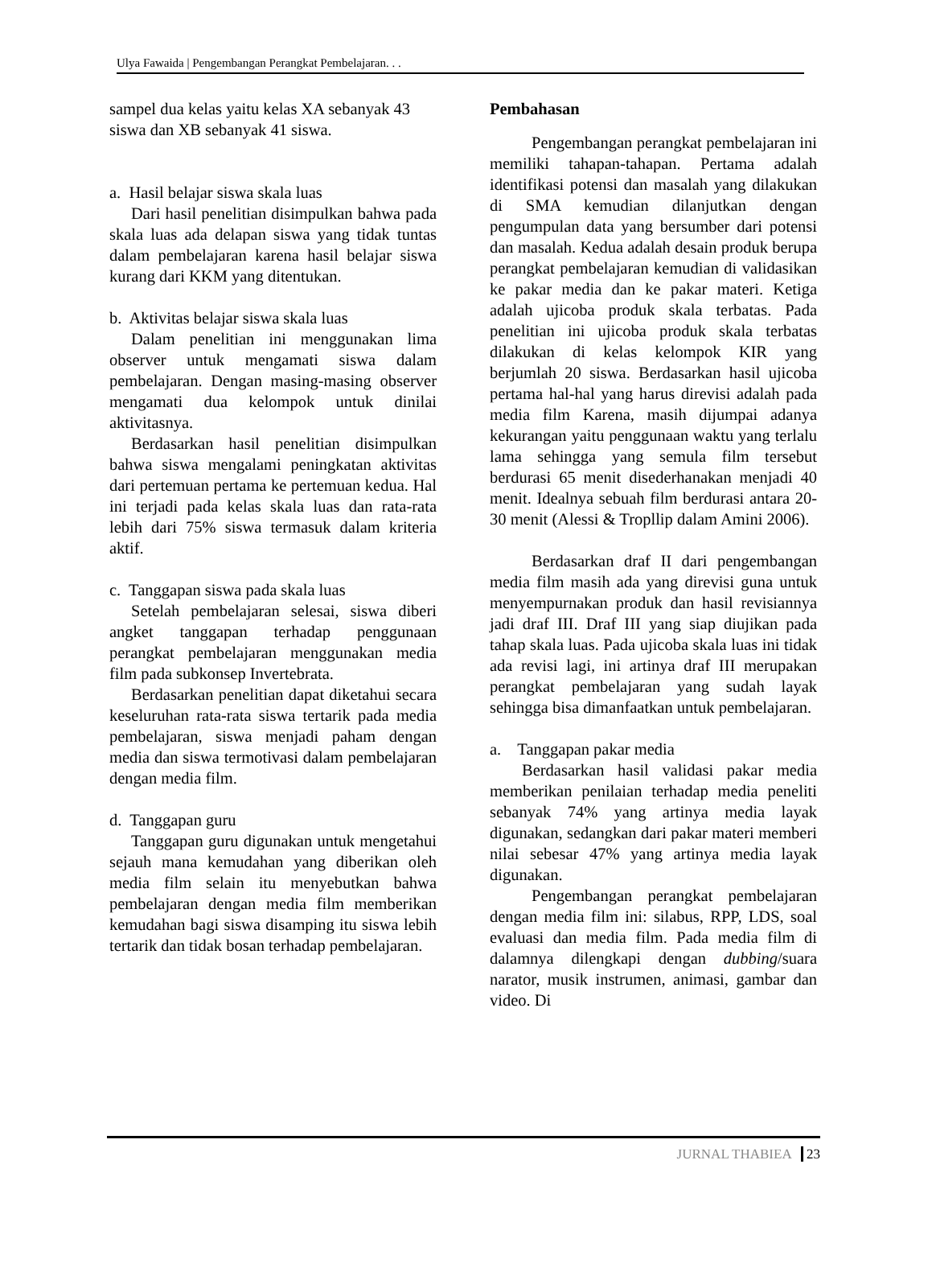Ulya Fawaida | Pengembangan Perangkat Pembelajaran. . .
sampel dua kelas yaitu kelas XA sebanyak 43 siswa dan XB sebanyak 41 siswa.
a. Hasil belajar siswa skala luas
Dari hasil penelitian disimpulkan bahwa pada skala luas ada delapan siswa yang tidak tuntas dalam pembelajaran karena hasil belajar siswa kurang dari KKM yang ditentukan.
b. Aktivitas belajar siswa skala luas
Dalam penelitian ini menggunakan lima observer untuk mengamati siswa dalam pembelajaran. Dengan masing-masing observer mengamati dua kelompok untuk dinilai aktivitasnya.
Berdasarkan hasil penelitian disimpulkan bahwa siswa mengalami peningkatan aktivitas dari pertemuan pertama ke pertemuan kedua. Hal ini terjadi pada kelas skala luas dan rata-rata lebih dari 75% siswa termasuk dalam kriteria aktif.
c. Tanggapan siswa pada skala luas
Setelah pembelajaran selesai, siswa diberi angket tanggapan terhadap penggunaan perangkat pembelajaran menggunakan media film pada subkonsep Invertebrata.
Berdasarkan penelitian dapat diketahui secara keseluruhan rata-rata siswa tertarik pada media pembelajaran, siswa menjadi paham dengan media dan siswa termotivasi dalam pembelajaran dengan media film.
d. Tanggapan guru
Tanggapan guru digunakan untuk mengetahui sejauh mana kemudahan yang diberikan oleh media film selain itu menyebutkan bahwa pembelajaran dengan media film memberikan kemudahan bagi siswa disamping itu siswa lebih tertarik dan tidak bosan terhadap pembelajaran.
Pembahasan
Pengembangan perangkat pembelajaran ini memiliki tahapan-tahapan. Pertama adalah identifikasi potensi dan masalah yang dilakukan di SMA kemudian dilanjutkan dengan pengumpulan data yang bersumber dari potensi dan masalah. Kedua adalah desain produk berupa perangkat pembelajaran kemudian di validasikan ke pakar media dan ke pakar materi. Ketiga adalah ujicoba produk skala terbatas. Pada penelitian ini ujicoba produk skala terbatas dilakukan di kelas kelompok KIR yang berjumlah 20 siswa. Berdasarkan hasil ujicoba pertama hal-hal yang harus direvisi adalah pada media film Karena, masih dijumpai adanya kekurangan yaitu penggunaan waktu yang terlalu lama sehingga yang semula film tersebut berdurasi 65 menit disederhanakan menjadi 40 menit. Idealnya sebuah film berdurasi antara 20-30 menit (Alessi & Tropllip dalam Amini 2006).
Berdasarkan draf II dari pengembangan media film masih ada yang direvisi guna untuk menyempurnakan produk dan hasil revisiannya jadi draf III. Draf III yang siap diujikan pada tahap skala luas. Pada ujicoba skala luas ini tidak ada revisi lagi, ini artinya draf III merupakan perangkat pembelajaran yang sudah layak sehingga bisa dimanfaatkan untuk pembelajaran.
a. Tanggapan pakar media
Berdasarkan hasil validasi pakar media memberikan penilaian terhadap media peneliti sebanyak 74% yang artinya media layak digunakan, sedangkan dari pakar materi memberi nilai sebesar 47% yang artinya media layak digunakan.
Pengembangan perangkat pembelajaran dengan media film ini: silabus, RPP, LDS, soal evaluasi dan media film. Pada media film di dalamnya dilengkapi dengan dubbing/suara narator, musik instrumen, animasi, gambar dan video. Di
JURNAL THABIEA 23